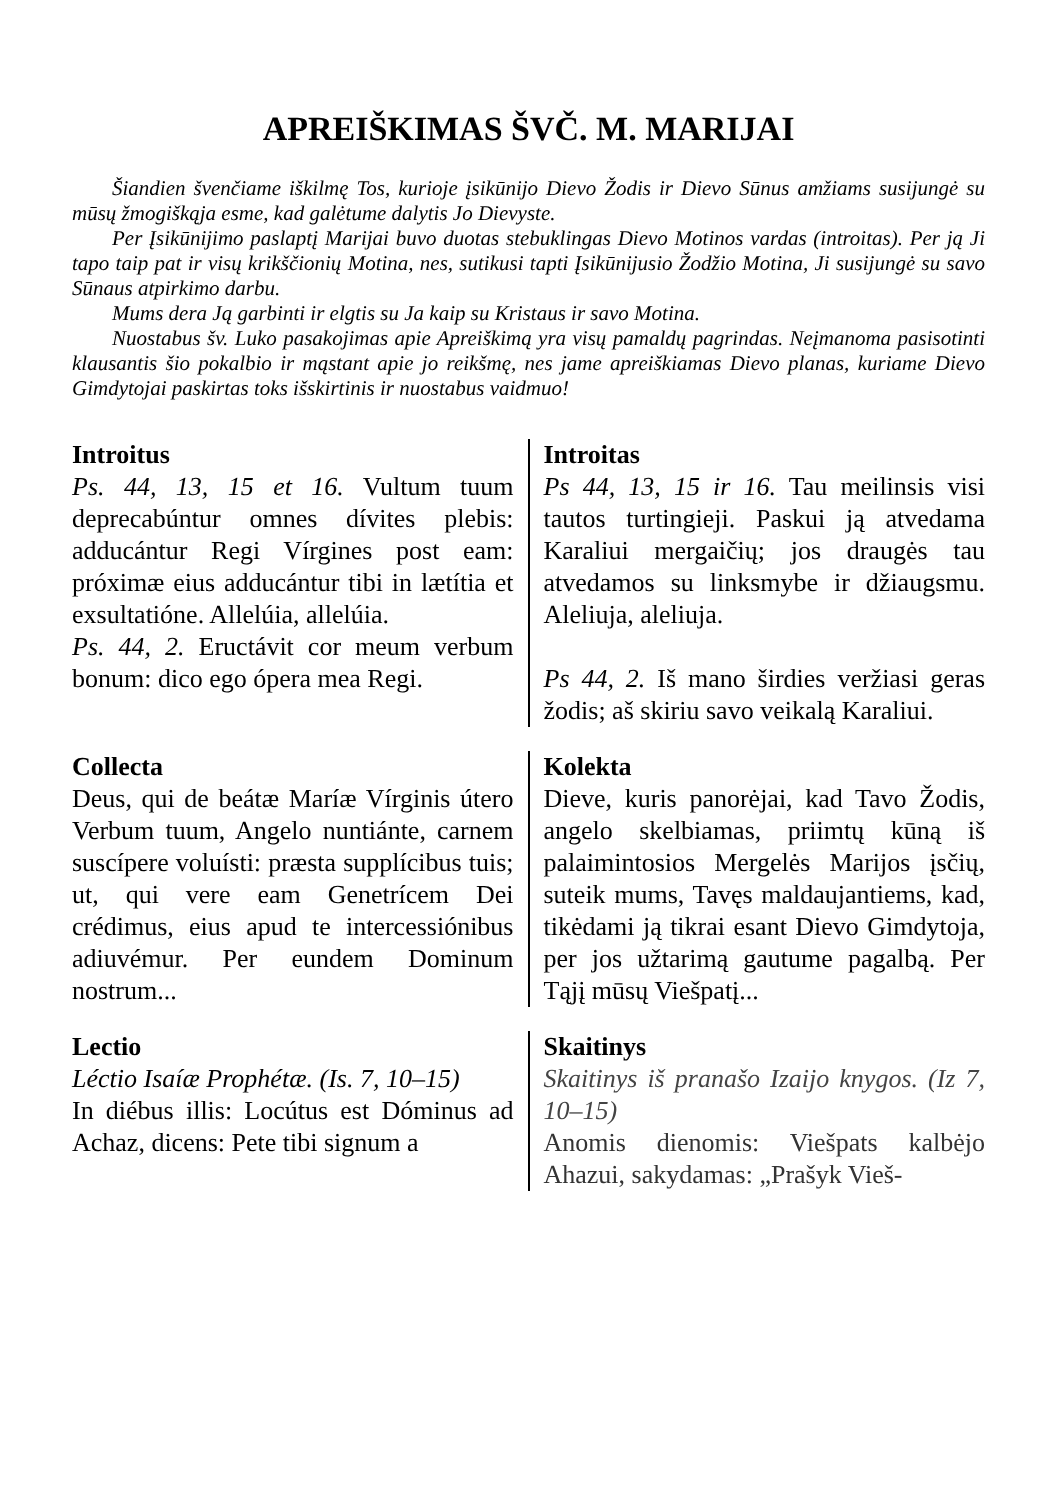APREIŠKIMAS ŠVČ. M. MARIJAI
Šiandien švenčiame iškilmę Tos, kurioje įsikūnijo Dievo Žodis ir Dievo Sūnus amžiams susijungė su mūsų žmogiškąja esme, kad galėtume dalytis Jo Dievyste.
Per Įsikūnijimo paslaptį Marijai buvo duotas stebuklingas Dievo Motinos vardas (introitas). Per ją Ji tapo taip pat ir visų krikščionių Motina, nes, sutikusi tapti Įsikūnijusio Žodžio Motina, Ji susijungė su savo Sūnaus atpirkimo darbu.
Mums dera Ją garbinti ir elgtis su Ja kaip su Kristaus ir savo Motina.
Nuostabus šv. Luko pasakojimas apie Apreiškimą yra visų pamaldų pagrindas. Neįmanoma pasisotinti klausantis šio pokalbio ir mąstant apie jo reikšmę, nes jame apreiškiamas Dievo planas, kuriame Dievo Gimdytojai paskirtas toks išskirtinis ir nuostabus vaidmuo!
Introitus
Ps. 44, 13, 15 et 16. Vultum tuum deprecabúntur omnes dívites plebis: adducántur Regi Vírgines post eam: próximæ eius adducántur tibi in lætítia et exsultatióne. Allelúia, allelúia.
Ps. 44, 2. Eructávit cor meum verbum bonum: dico ego ópera mea Regi.
Introitas
Ps 44, 13, 15 ir 16. Tau meilinsis visi tautos turtingieji. Paskui ją atvedama Karaliui mergaičių; jos draugės tau atvedamos su linksmybe ir džiaugsmu. Aleliuja, aleliuja.
Ps 44, 2. Iš mano širdies veržiasi geras žodis; aš skiriu savo veikalą Karaliui.
Collecta
Deus, qui de beátæ Maríæ Vírginis útero Verbum tuum, Angelo nuntiánte, carnem suscípere voluísti: præsta supplícibus tuis; ut, qui vere eam Genetrícem Dei crédimus, eius apud te intercessiónibus adiuvémur. Per eundem Dominum nostrum...
Kolekta
Dieve, kuris panorėjai, kad Tavo Žodis, angelo skelbiamas, priimtų kūną iš palaimintosios Mergelės Marijos įsčių, suteik mums, Tavęs maldaujantiems, kad, tikėdami ją tikrai esant Dievo Gimdytoja, per jos užtarimą gautume pagalbą. Per Tąjį mūsų Viešpatį...
Lectio
Léctio Isaíæ Prophétæ. (Is. 7, 10–15)
In diébus illis: Locútus est Dóminus ad Achaz, dicens: Pete tibi signum a
Skaitinys
Skaitinys iš pranašo Izaijo knygos. (Iz 7, 10–15)
Anomis dienomis: Viešpats kalbėjo Ahazui, sakydamas: „Prašyk Vieš-